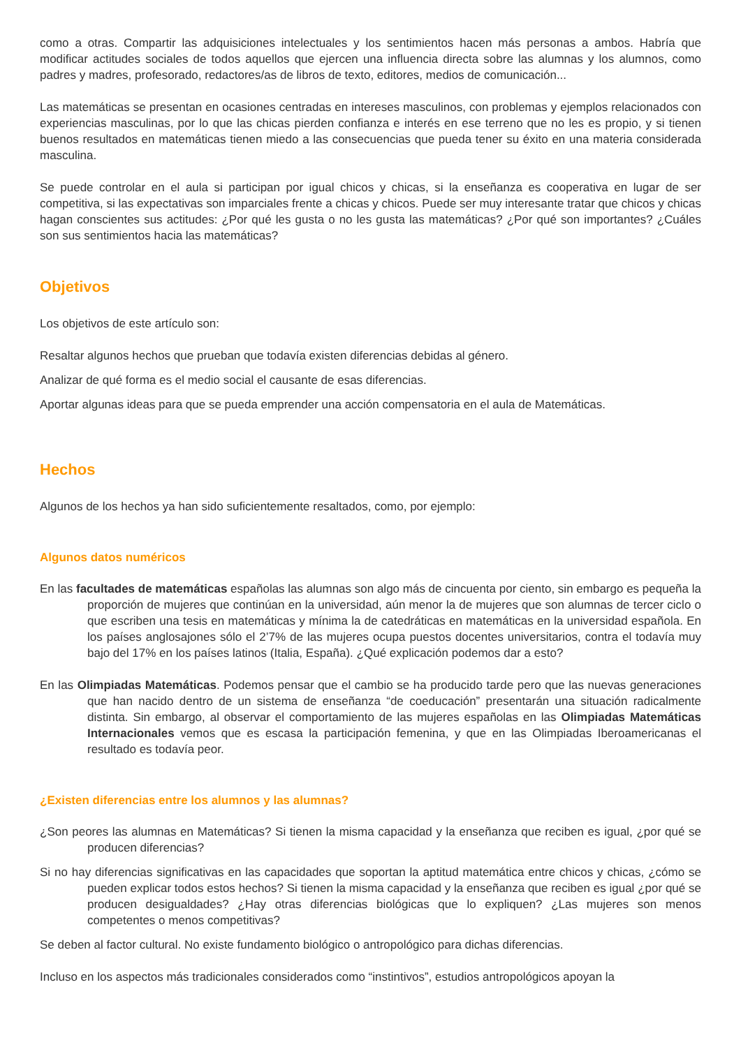como a otras. Compartir las adquisiciones intelectuales y los sentimientos hacen más personas a ambos. Habría que modificar actitudes sociales de todos aquellos que ejercen una influencia directa sobre las alumnas y los alumnos, como padres y madres, profesorado, redactores/as de libros de texto, editores, medios de comunicación...
Las matemáticas se presentan en ocasiones centradas en intereses masculinos, con problemas y ejemplos relacionados con experiencias masculinas, por lo que las chicas pierden confianza e interés en ese terreno que no les es propio, y si tienen buenos resultados en matemáticas tienen miedo a las consecuencias que pueda tener su éxito en una materia considerada masculina.
Se puede controlar en el aula si participan por igual chicos y chicas, si la enseñanza es cooperativa en lugar de ser competitiva, si las expectativas son imparciales frente a chicas y chicos. Puede ser muy interesante tratar que chicos y chicas hagan conscientes sus actitudes: ¿Por qué les gusta o no les gusta las matemáticas? ¿Por qué son importantes? ¿Cuáles son sus sentimientos hacia las matemáticas?
Objetivos
Los objetivos de este artículo son:
Resaltar algunos hechos que prueban que todavía existen diferencias debidas al género.
Analizar de qué forma es el medio social el causante de esas diferencias.
Aportar algunas ideas para que se pueda emprender una acción compensatoria en el aula de Matemáticas.
Hechos
Algunos de los hechos ya han sido suficientemente resaltados, como, por ejemplo:
Algunos datos numéricos
En las facultades de matemáticas españolas las alumnas son algo más de cincuenta por ciento, sin embargo es pequeña la proporción de mujeres que continúan en la universidad, aún menor la de mujeres que son alumnas de tercer ciclo o que escriben una tesis en matemáticas y mínima la de catedráticas en matemáticas en la universidad española. En los países anglosajones sólo el 2’7% de las mujeres ocupa puestos docentes universitarios, contra el todavía muy bajo del 17% en los países latinos (Italia, España). ¿Qué explicación podemos dar a esto?
En las Olimpiadas Matemáticas. Podemos pensar que el cambio se ha producido tarde pero que las nuevas generaciones que han nacido dentro de un sistema de enseñanza “de coeducación” presentarán una situación radicalmente distinta. Sin embargo, al observar el comportamiento de las mujeres españolas en las Olimpiadas Matemáticas Internacionales vemos que es escasa la participación femenina, y que en las Olimpiadas Iberoamericanas el resultado es todavía peor.
¿Existen diferencias entre los alumnos y las alumnas?
¿Son peores las alumnas en Matemáticas? Si tienen la misma capacidad y la enseñanza que reciben es igual, ¿por qué se producen diferencias?
Si no hay diferencias significativas en las capacidades que soportan la aptitud matemática entre chicos y chicas, ¿cómo se pueden explicar todos estos hechos? Si tienen la misma capacidad y la enseñanza que reciben es igual ¿por qué se producen desigualdades? ¿Hay otras diferencias biológicas que lo expliquen? ¿Las mujeres son menos competentes o menos competitivas?
Se deben al factor cultural. No existe fundamento biológico o antropológico para dichas diferencias.
Incluso en los aspectos más tradicionales considerados como “instintivos”, estudios antropológicos apoyan la